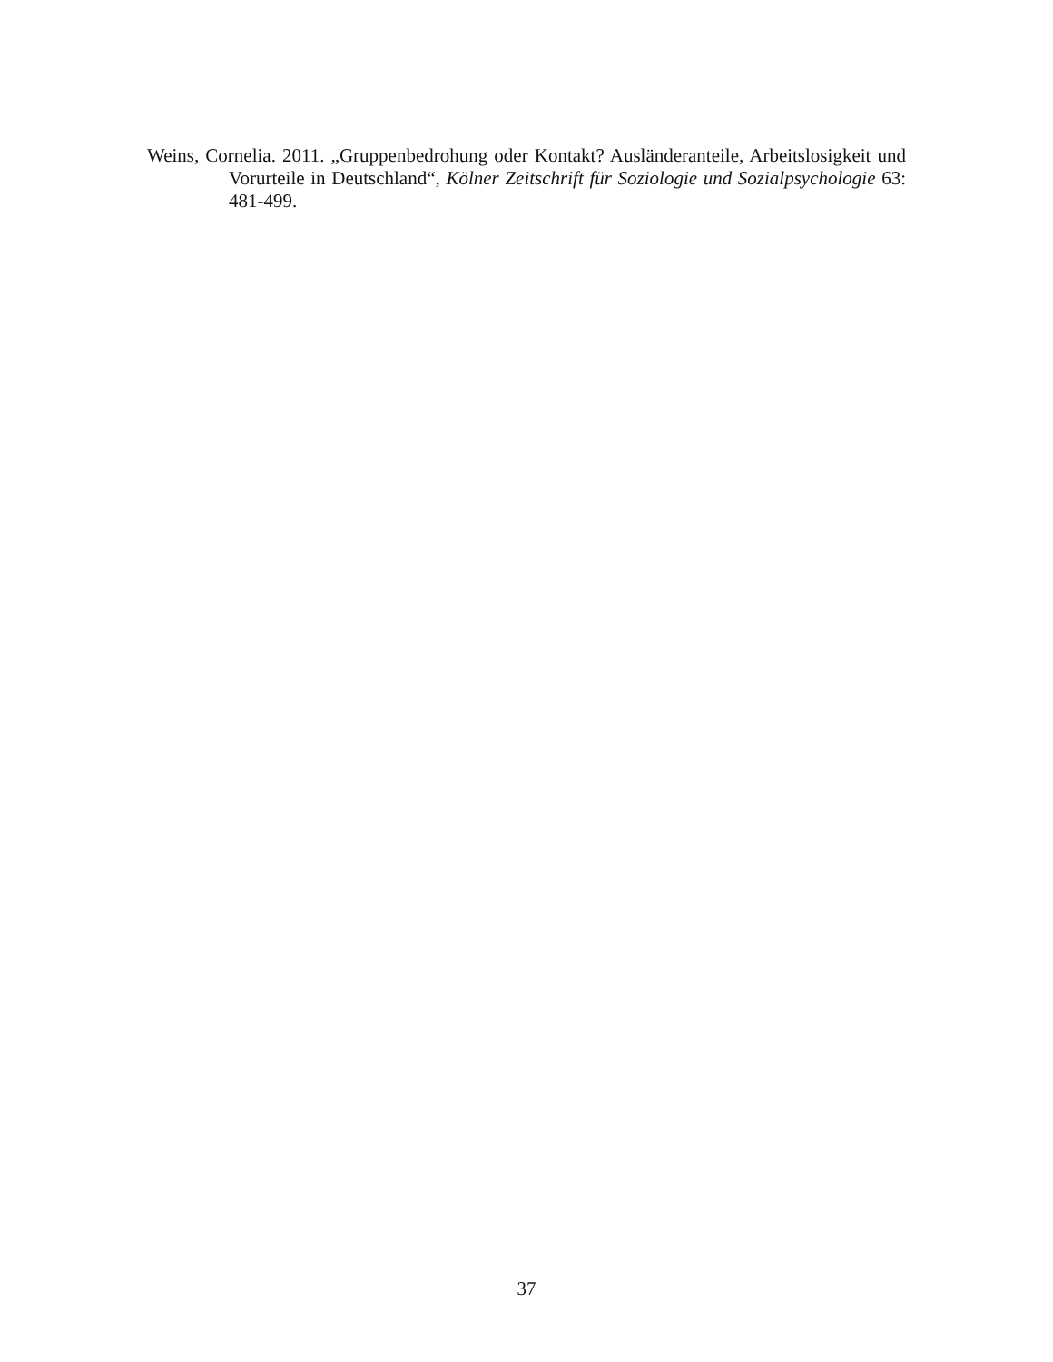Weins, Cornelia. 2011. „Gruppenbedrohung oder Kontakt? Ausländeranteile, Arbeitslosigkeit und Vorurteile in Deutschland“, Kölner Zeitschrift für Soziologie und Sozialpsychologie 63: 481-499.
37